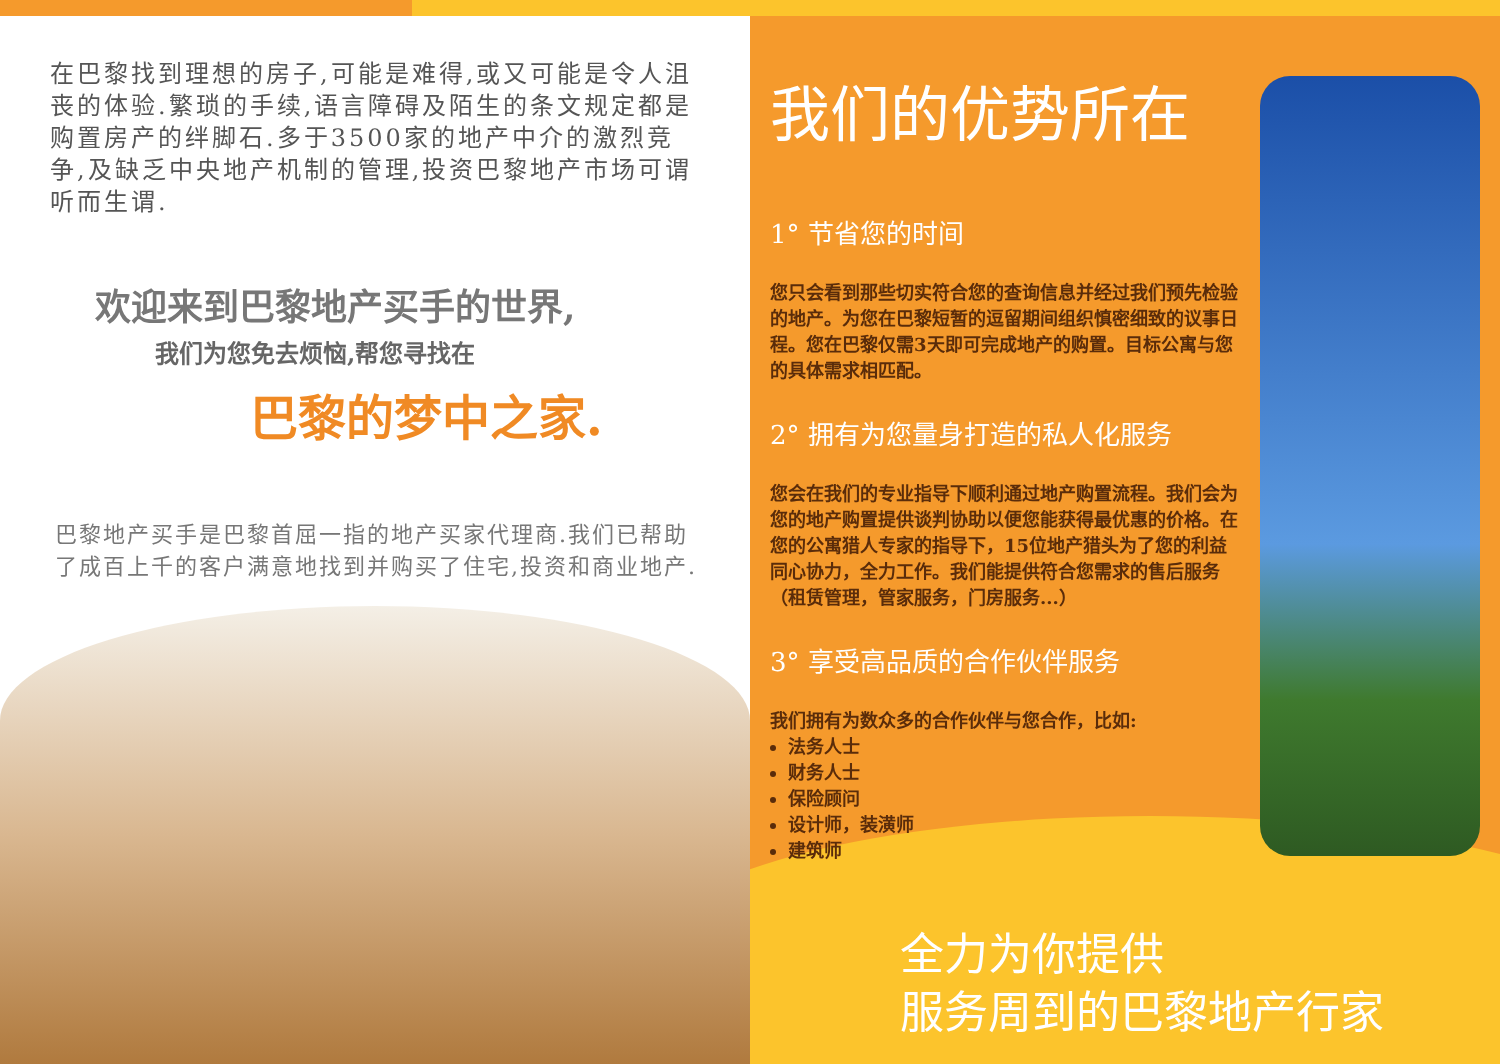在巴黎找到理想的房子,可能是难得,或又可能是令人沮丧的体验.繁琐的手续,语言障碍及陌生的条文规定都是购置房产的绊脚石.多于3500家的地产中介的激烈竞争,及缺乏中央地产机制的管理,投资巴黎地产市场可谓听而生谓.
欢迎来到巴黎地产买手的世界,
我们为您免去烦恼,帮您寻找在
巴黎的梦中之家.
巴黎地产买手是巴黎首屈一指的地产买家代理商.我们已帮助了成百上千的客户满意地找到并购买了住宅,投资和商业地产.
我们的优势所在
1° 节省您的时间
您只会看到那些切实符合您的查询信息并经过我们预先检验的地产。为您在巴黎短暂的逗留期间组织慎密细致的议事日程。您在巴黎仅需3天即可完成地产的购置。目标公寓与您的具体需求相匹配。
2° 拥有为您量身打造的私人化服务
您会在我们的专业指导下顺利通过地产购置流程。我们会为您的地产购置提供谈判协助以便您能获得最优惠的价格。在您的公寓猎人专家的指导下，15位地产猎头为了您的利益同心协力，全力工作。我们能提供符合您需求的售后服务（租赁管理，管家服务，门房服务...）
3° 享受高品质的合作伙伴服务
我们拥有为数众多的合作伙伴与您合作，比如:
法务人士
财务人士
保险顾问
设计师，装潢师
建筑师
全力为你提供
服务周到的巴黎地产行家